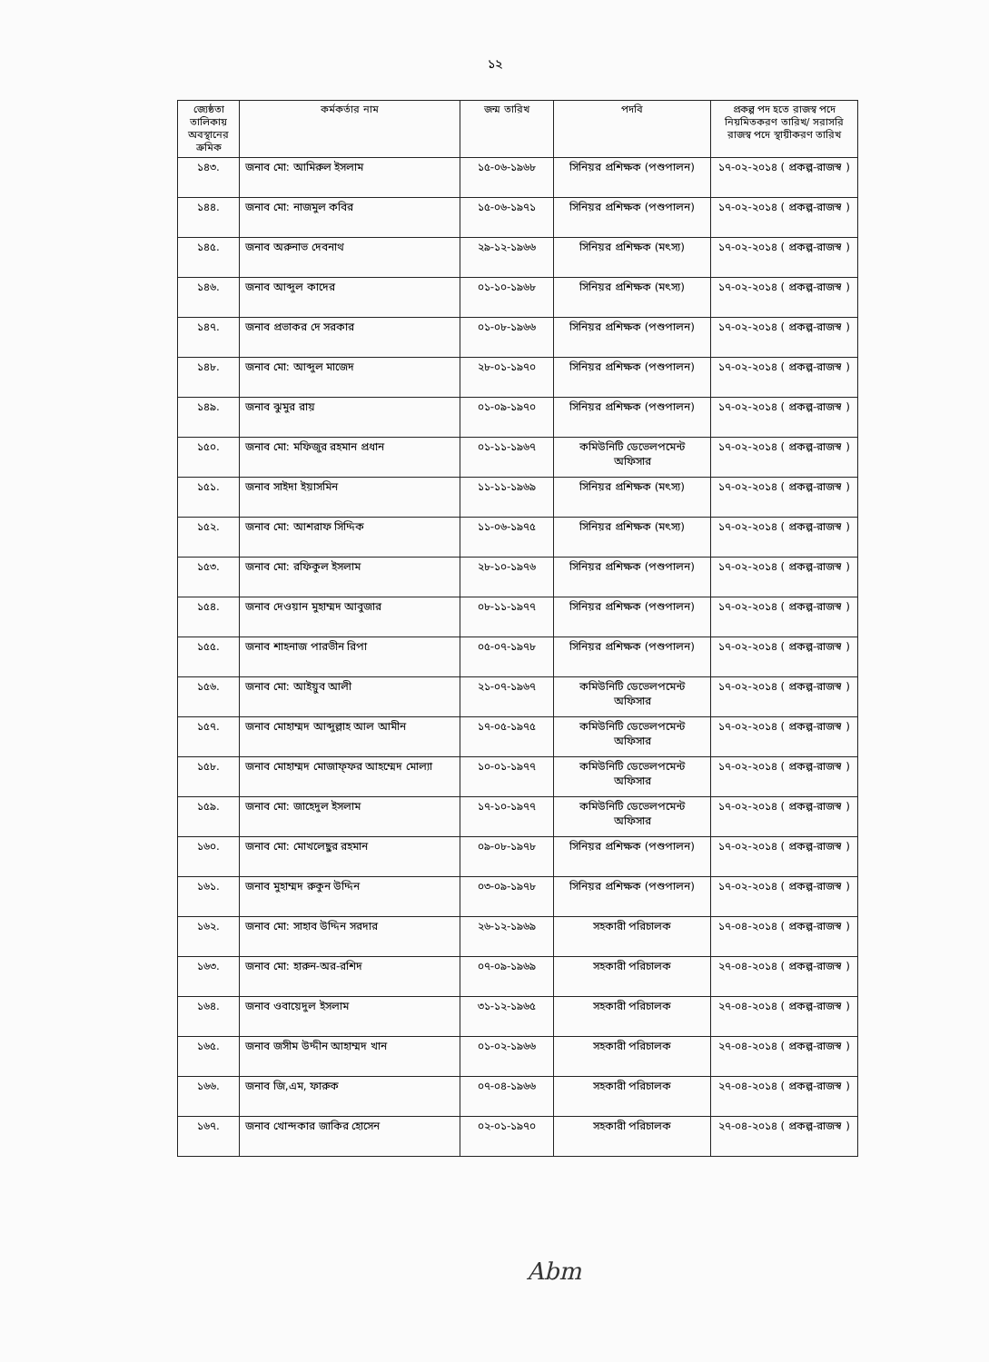১২
| জ্যেষ্ঠতা তালিকায় অবস্থানের ক্রমিক | কর্মকর্তার নাম | জন্ম তারিখ | পদবি | প্রকল্প পদ হতে রাজস্ব পদে নিয়মিতকরণ তারিখ/ সরাসরি রাজস্ব পদে স্থায়ীকরণ তারিখ |
| --- | --- | --- | --- | --- |
| ১৪৩. | জনাব মো: আমিরুল ইসলাম | ১৫-০৬-১৯৬৮ | সিনিয়র প্রশিক্ষক (পশুপালন) | ১৭-০২-২০১৪ ( প্রকল্প-রাজস্ব ) |
| ১৪৪. | জনাব মো: নাজমুল কবির | ১৫-০৬-১৯৭১ | সিনিয়র প্রশিক্ষক (পশুপালন) | ১৭-০২-২০১৪ ( প্রকল্প-রাজস্ব ) |
| ১৪৫. | জনাব অরুনাভ দেবনাথ | ২৯-১২-১৯৬৬ | সিনিয়র প্রশিক্ষক (মৎস্য) | ১৭-০২-২০১৪ ( প্রকল্প-রাজস্ব ) |
| ১৪৬. | জনাব আব্দুল কাদের | ০১-১০-১৯৬৮ | সিনিয়র প্রশিক্ষক (মৎস্য) | ১৭-০২-২০১৪ ( প্রকল্প-রাজস্ব ) |
| ১৪৭. | জনাব প্রভাকর দে সরকার | ০১-০৮-১৯৬৬ | সিনিয়র প্রশিক্ষক (পশুপালন) | ১৭-০২-২০১৪ ( প্রকল্প-রাজস্ব ) |
| ১৪৮. | জনাব মো: আব্দুল মাজেদ | ২৮-০১-১৯৭০ | সিনিয়র প্রশিক্ষক (পশুপালন) | ১৭-০২-২০১৪ ( প্রকল্প-রাজস্ব ) |
| ১৪৯. | জনাব ঝুমুর রায় | ০১-০৯-১৯৭০ | সিনিয়র প্রশিক্ষক (পশুপালন) | ১৭-০২-২০১৪ ( প্রকল্প-রাজস্ব ) |
| ১৫০. | জনাব মো: মফিজুর রহমান প্রধান | ০১-১১-১৯৬৭ | কমিউনিটি ডেভেলপমেন্ট অফিসার | ১৭-০২-২০১৪ ( প্রকল্প-রাজস্ব ) |
| ১৫১. | জনাব সাইদা ইয়াসমিন | ১১-১১-১৯৬৯ | সিনিয়র প্রশিক্ষক (মৎস্য) | ১৭-০২-২০১৪ ( প্রকল্প-রাজস্ব ) |
| ১৫২. | জনাব মো: আশরাফ সিদ্দিক | ১১-০৬-১৯৭৫ | সিনিয়র প্রশিক্ষক (মৎস্য) | ১৭-০২-২০১৪ ( প্রকল্প-রাজস্ব ) |
| ১৫৩. | জনাব মো: রফিকুল ইসলাম | ২৮-১০-১৯৭৬ | সিনিয়র প্রশিক্ষক (পশুপালন) | ১৭-০২-২০১৪ ( প্রকল্প-রাজস্ব ) |
| ১৫৪. | জনাব দেওয়ান মুহাম্মদ আবুজার | ০৮-১১-১৯৭৭ | সিনিয়র প্রশিক্ষক (পশুপালন) | ১৭-০২-২০১৪ ( প্রকল্প-রাজস্ব ) |
| ১৫৫. | জনাব শাহনাজ পারভীন রিপা | ০৫-০৭-১৯৭৮ | সিনিয়র প্রশিক্ষক (পশুপালন) | ১৭-০২-২০১৪ ( প্রকল্প-রাজস্ব ) |
| ১৫৬. | জনাব মো: আইয়ুব আলী | ২১-০৭-১৯৬৭ | কমিউনিটি ডেভেলপমেন্ট অফিসার | ১৭-০২-২০১৪ ( প্রকল্প-রাজস্ব ) |
| ১৫৭. | জনাব মোহাম্মদ আব্দুল্লাহ আল আমীন | ১৭-০৫-১৯৭৫ | কমিউনিটি ডেভেলপমেন্ট অফিসার | ১৭-০২-২০১৪ ( প্রকল্প-রাজস্ব ) |
| ১৫৮. | জনাব মোহাম্মদ মোজাফ্ফর আহম্মেদ মোল্যা | ১০-০১-১৯৭৭ | কমিউনিটি ডেভেলপমেন্ট অফিসার | ১৭-০২-২০১৪ ( প্রকল্প-রাজস্ব ) |
| ১৫৯. | জনাব মো: জাহেদুল ইসলাম | ১৭-১০-১৯৭৭ | কমিউনিটি ডেভেলপমেন্ট অফিসার | ১৭-০২-২০১৪ ( প্রকল্প-রাজস্ব ) |
| ১৬০. | জনাব মো: মোখলেছুর রহমান | ০৯-০৮-১৯৭৮ | সিনিয়র প্রশিক্ষক (পশুপালন) | ১৭-০২-২০১৪ ( প্রকল্প-রাজস্ব ) |
| ১৬১. | জনাব মুহাম্মদ রুকুন উদ্দিন | ০৩-০৯-১৯৭৮ | সিনিয়র প্রশিক্ষক (পশুপালন) | ১৭-০২-২০১৪ ( প্রকল্প-রাজস্ব ) |
| ১৬২. | জনাব মো: সাহাব উদ্দিন সরদার | ২৬-১২-১৯৬৯ | সহকারী পরিচালক | ১৭-০৪-২০১৪ ( প্রকল্প-রাজস্ব ) |
| ১৬৩. | জনাব মো: হারুন-অর-রশিদ | ০৭-০৯-১৯৬৯ | সহকারী পরিচালক | ২৭-০৪-২০১৪ ( প্রকল্প-রাজস্ব ) |
| ১৬৪. | জনাব ওবায়েদুল ইসলাম | ৩১-১২-১৯৬৫ | সহকারী পরিচালক | ২৭-০৪-২০১৪ ( প্রকল্প-রাজস্ব ) |
| ১৬৫. | জনাব জসীম উদ্দীন আহাম্মদ খান | ০১-০২-১৯৬৬ | সহকারী পরিচালক | ২৭-০৪-২০১৪ ( প্রকল্প-রাজস্ব ) |
| ১৬৬. | জনাব জি,এম, ফারুক | ০৭-০৪-১৯৬৬ | সহকারী পরিচালক | ২৭-০৪-২০১৪ ( প্রকল্প-রাজস্ব ) |
| ১৬৭. | জনাব খোন্দকার জাকির হোসেন | ০২-০১-১৯৭০ | সহকারী পরিচালক | ২৭-০৪-২০১৪ ( প্রকল্প-রাজস্ব ) |
Abm